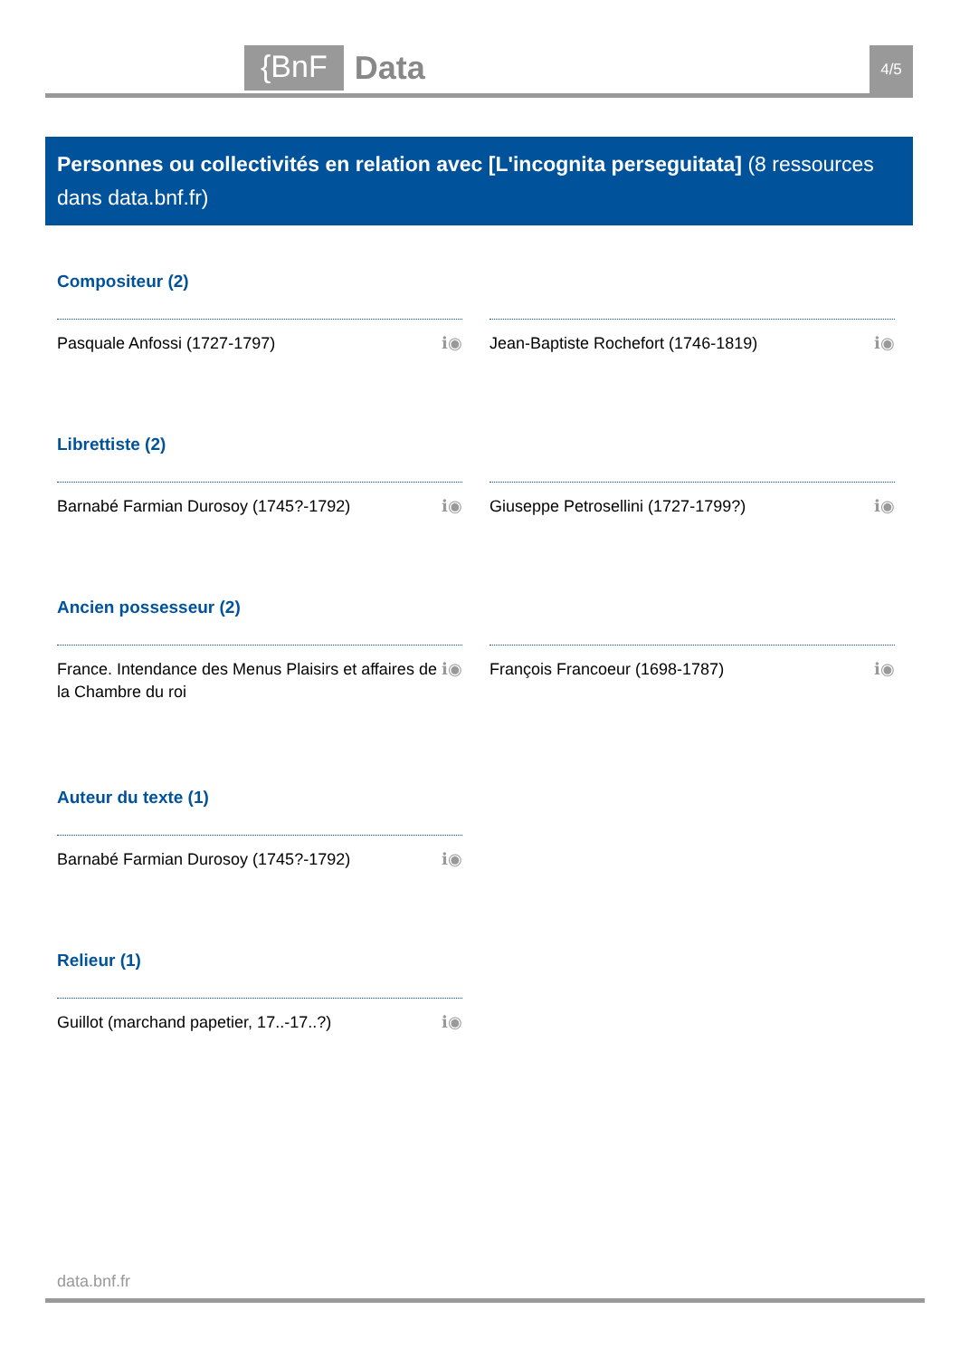{BnF Data 4/5
Personnes ou collectivités en relation avec [L'incognita perseguitata] (8 ressources dans data.bnf.fr)
Compositeur (2)
Pasquale Anfossi (1727-1797) ℹ◉ Jean-Baptiste Rochefort (1746-1819) ℹ◉
Librettiste (2)
Barnabé Farmian Durosoy (1745?-1792) ℹ◉ Giuseppe Petrosellini (1727-1799?) ℹ◉
Ancien possesseur (2)
France. Intendance des Menus Plaisirs et affaires de la Chambre du roi ℹ◉
François Francoeur (1698-1787) ℹ◉
Auteur du texte (1)
Barnabé Farmian Durosoy (1745?-1792) ℹ◉
Relieur (1)
Guillot (marchand papetier, 17..-17..?) ℹ◉
data.bnf.fr